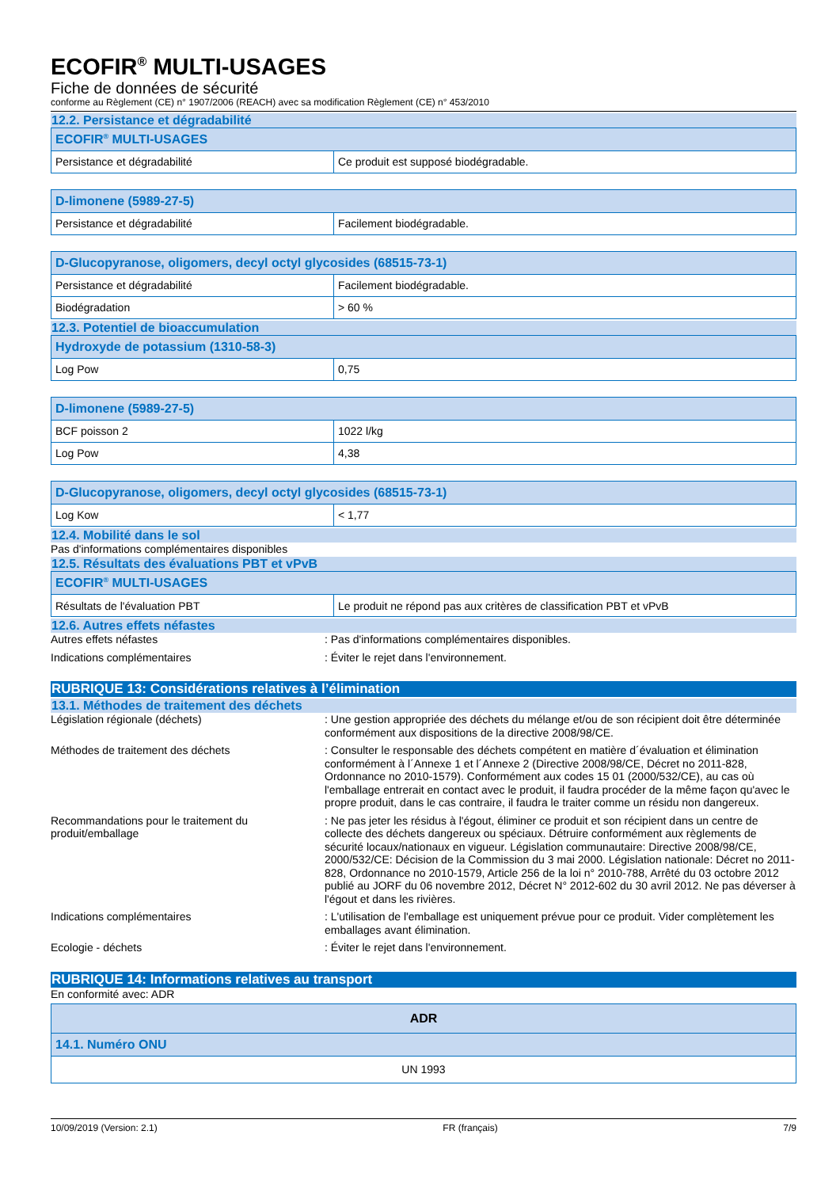ECOFIR<sup>®</sup> MULTI-USAGES
Fiche de données de sécurité
conforme au Règlement (CE) n° 1907/2006 (REACH) avec sa modification Règlement (CE) n° 453/2010
12.2. Persistance et dégradabilité
| ECOFIR<sup>®</sup> MULTI-USAGES | |
| --- | --- |
| Persistance et dégradabilité | Ce produit est supposé biodégradable. |
| D-limonene (5989-27-5) | |
| --- | --- |
| Persistance et dégradabilité | Facilement biodégradable. |
| D-Glucopyranose, oligomers, decyl octyl glycosides (68515-73-1) | |
| --- | --- |
| Persistance et dégradabilité | Facilement biodégradable. |
| Biodégradation | > 60 % |
12.3. Potentiel de bioaccumulation
| Hydroxyde de potassium (1310-58-3) | |
| --- | --- |
| Log Pow | 0,75 |
| D-limonene (5989-27-5) | |
| --- | --- |
| BCF poisson 2 | 1022 l/kg |
| Log Pow | 4,38 |
| D-Glucopyranose, oligomers, decyl octyl glycosides (68515-73-1) | |
| --- | --- |
| Log Kow | < 1,77 |
12.4. Mobilité dans le sol
Pas d'informations complémentaires disponibles
12.5. Résultats des évaluations PBT et vPvB
| ECOFIR<sup>®</sup> MULTI-USAGES | |
| --- | --- |
| Résultats de l'évaluation PBT | Le produit ne répond pas aux critères de classification PBT et vPvB |
12.6. Autres effets néfastes
Autres effets néfastes : Pas d'informations complémentaires disponibles.
Indications complémentaires : Éviter le rejet dans l'environnement.
RUBRIQUE 13: Considérations relatives à l’élimination
13.1. Méthodes de traitement des déchets
Législation régionale (déchets) : Une gestion appropriée des déchets du mélange et/ou de son récipient doit être déterminée conformément aux dispositions de la directive 2008/98/CE.
Méthodes de traitement des déchets : Consulter le responsable des déchets compétent en matière d´évaluation et élimination conformément à l´Annexe 1 et l´Annexe 2 (Directive 2008/98/CE, Décret no 2011-828, Ordonnance no 2010-1579). Conformément aux codes 15 01 (2000/532/CE), au cas où l'emballage entrerait en contact avec le produit, il faudra procéder de la même façon qu'avec le propre produit, dans le cas contraire, il faudra le traiter comme un résidu non dangereux.
Recommandations pour le traitement du produit/emballage
: Ne pas jeter les résidus à l'égout, éliminer ce produit et son récipient dans un centre de collecte des déchets dangereux ou spéciaux. Détruire conformément aux règlements de sécurité locaux/nationaux en vigueur. Législation communautaire: Directive 2008/98/CE, 2000/532/CE: Décision de la Commission du 3 mai 2000. Législation nationale: Décret no 2011-828, Ordonnance no 2010-1579, Article 256 de la loi n° 2010-788, Arrêté du 03 octobre 2012 publié au JORF du 06 novembre 2012, Décret N° 2012-602 du 30 avril 2012. Ne pas déverser à l'égout et dans les rivières.
Indications complémentaires : L'utilisation de l'emballage est uniquement prévue pour ce produit. Vider complètement les emballages avant élimination.
Ecologie - déchets : Éviter le rejet dans l'environnement.
RUBRIQUE 14: Informations relatives au transport
En conformité avec: ADR
| ADR |
| --- |
| 14.1. Numéro ONU |
| UN 1993 |
10/09/2019 (Version: 2.1) FR (français) 7/9